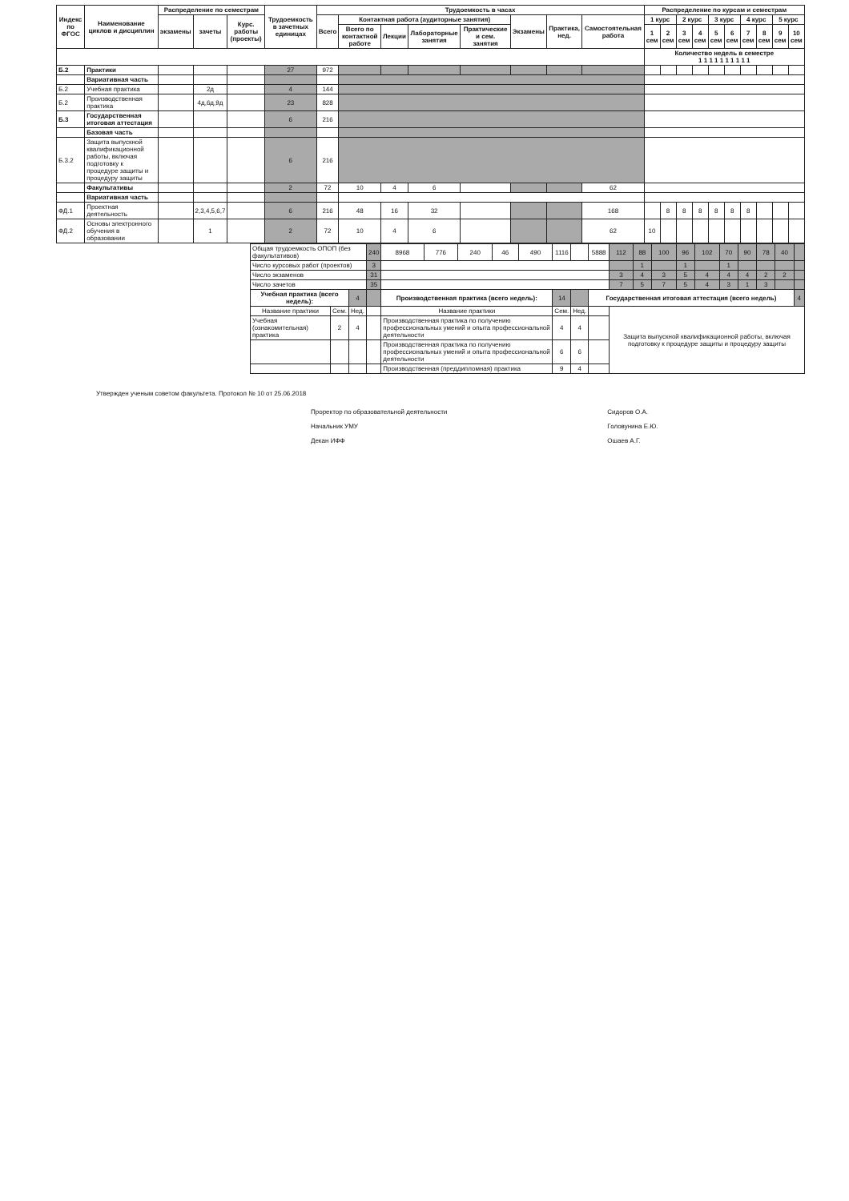| Индекс по ФГОС | Наименование циклов и дисциплин | Распределение по семестрам | | | Трудоемкость в зачетных единицах | Трудоемкость в часах | | | | | | | | Распределение по курсам и семестрам | | | | | | | | | |
| --- | --- | --- | --- | --- | --- | --- | --- | --- | --- | --- | --- | --- | --- | --- | --- | --- | --- | --- | --- | --- | --- | --- | --- |
| | | экзамены | зачеты | Курс. работы (проекты) | | Всего | Контактная работа (аудиторные занятия) | | | | Экзамены | Практика, нед. | Самостоятельная работа | 1 курс | | 2 курс | | 3 курс | | 4 курс | | 5 курс | |
| | | | | | | | Всего по контактной работе | Лекции | Лабораторные занятия | Практические и сем. занятия | | | | 1 сем | 2 сем | 3 сем | 4 сем | 5 сем | 6 сем | 7 сем | 8 сем | 9 сем | 10 сем |
| | | | | | | | | | | | | | | Количество недель в семестре 1 1 1 1 1 1 1 1 1 1 | | | | | | | | | |
| Б.2 | Практики | | | | 27 | 972 | | | | | | | | | | | | | | | | | |
| | Вариативная часть | | | | | | | | | | | | | | | | | | | | | | |
| Б.2 | Учебная практика | | 2д | | 4 | 144 | | | | | | | | | | | | | | | | | |
| Б.2 | Производственная практика | | 4д,6д,9д | | 23 | 828 | | | | | | | | | | | | | | | | | |
| Б.3 | Государственная итоговая аттестация | | | | 6 | 216 | | | | | | | | | | | | | | | | | |
| | Базовая часть | | | | | | | | | | | | | | | | | | | | | | |
| Б.3.2 | Защита выпускной квалификационной работы, включая подготовку к процедуре защиты и процедуру защиты | | | | 6 | 216 | | | | | | | | | | | | | | | | | |
| | Факультативы | | | | 2 | 72 | 10 | 4 | 6 | | | | 62 | | | | | | | | | | |
| | Вариативная часть | | | | | | | | | | | | | | | | | | | | | | |
| ФД.1 | Проектная деятельность | | 2,3,4,5,6,7 | | 6 | 216 | 48 | 16 | 32 | | | | 168 | | 8 | 8 | 8 | 8 | 8 | 8 | | | |
| ФД.2 | Основы электронного обучения в образовании | | 1 | | 2 | 72 | 10 | 4 | 6 | | | | 62 | 10 | | | | | | | | | |
| Общая трудоемкость ОПОП (без факультативов) | | | 240 | 8968 | 776 | 240 | 46 | 490 | 1116 | | 5888 | 112 | 88 | 100 | 96 | 102 | 70 | 90 | 78 | 40 | |
| Число курсовых работ (проектов) | | | 3 | | | | | | | | | | 1 | | 1 | | 1 | | | | |
| Число экзаменов | | | 31 | | | | | | | | | 3 | 4 | 3 | 5 | 4 | 4 | 4 | 2 | 2 | |
| Число зачетов | | | 35 | | | | | | | | | 7 | 5 | 7 | 5 | 4 | 3 | 1 | 3 | | |
| Учебная практика (всего недель): | | 4 | | Производственная практика (всего недель): | | | | | 14 | | Государственная итоговая аттестация (всего недель) | | | | | | | | | | 4 |
| Название практики | Сем. | Нед. | | Название практики | | | | | Сем. | Нед. | | Защита выпускной квалификационной работы, включая подготовку к процедуре защиты и процедуру защиты | | | | | | | | | |
| Учебная (ознакомительная) практика | 2 | 4 | | Производственная практика по получению профессиональных умений и опыта профессиональной деятельности | | | | | 4 | 4 | | | | | | | | | | | |
| | | | | Производственная практика по получению профессиональных умений и опыта профессиональной деятельности | | | | | 6 | 6 | | | | | | | | | | | |
| | | | | Производственная (преддипломная) практика | | | | | 9 | 4 | | | | | | | | | | | |
Утвержден ученым советом факультета. Протокол № 10 от 25.06.2018
Проректор по образовательной деятельности
Начальник УМУ
Декан ИФФ
Сидоров О.А.
Головунина Е.Ю.
Ошаев А.Г.